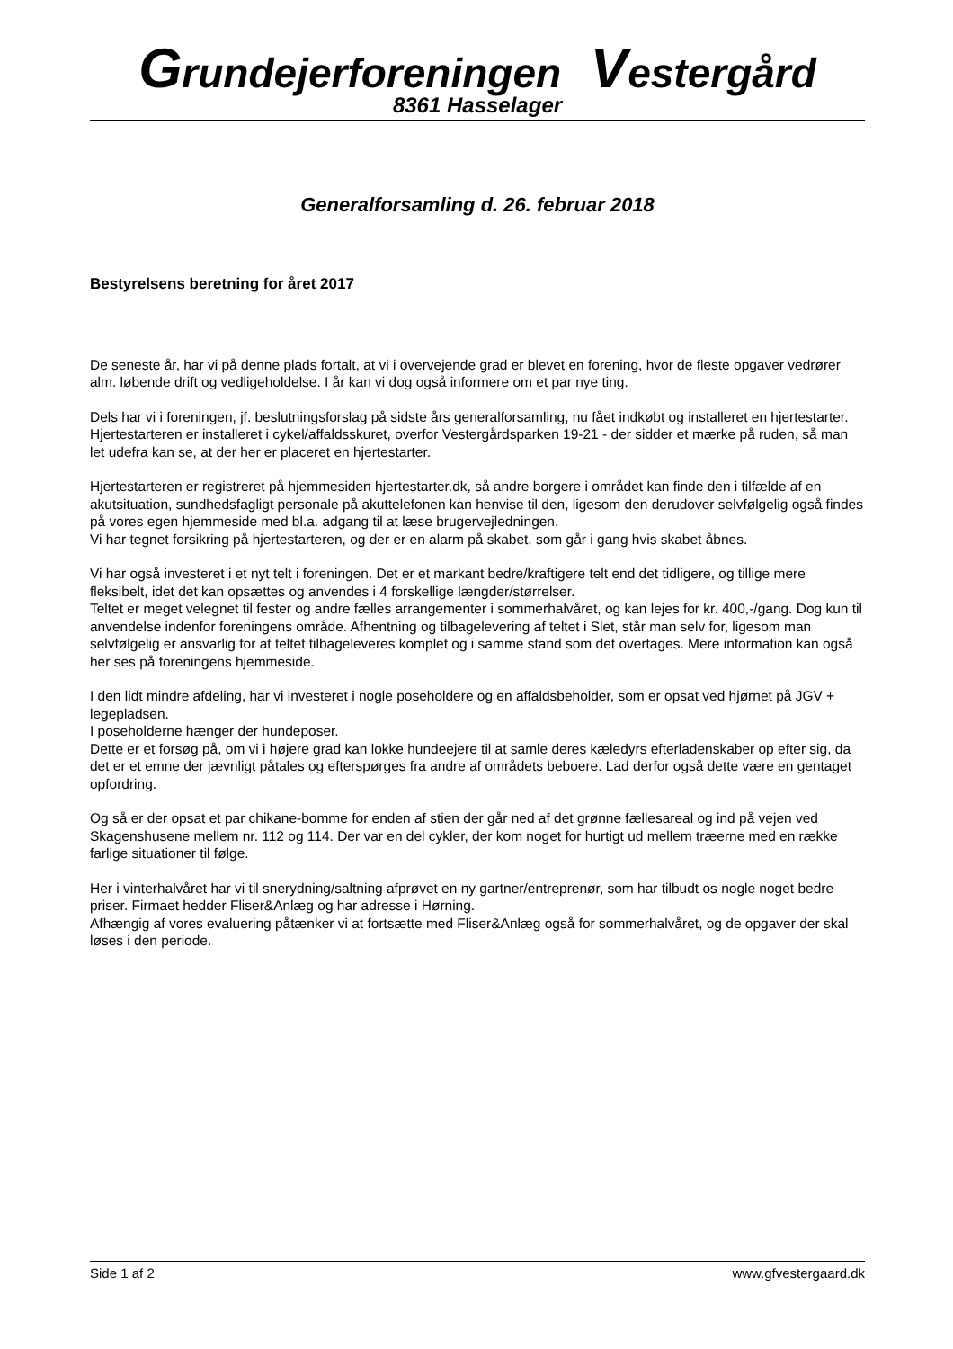Grundejerforeningen Vestergård
8361 Hasselager
Generalforsamling d. 26. februar 2018
Bestyrelsens beretning for året 2017
De seneste år, har vi på denne plads fortalt, at vi i overvejende grad er blevet en forening, hvor de fleste opgaver vedrører alm. løbende drift og vedligeholdelse. I år kan vi dog også informere om et par nye ting.
Dels har vi i foreningen, jf. beslutningsforslag på sidste års generalforsamling, nu fået indkøbt og installeret en hjertestarter. Hjertestarteren er installeret i cykel/affaldsskuret, overfor Vestergårdsparken 19-21 - der sidder et mærke på ruden, så man let udefra kan se, at der her er placeret en hjertestarter.
Hjertestarteren er registreret på hjemmesiden hjertestarter.dk, så andre borgere i området kan finde den i tilfælde af en akutsituation, sundhedsfagligt personale på akuttelefonen kan henvise til den, ligesom den derudover selvfølgelig også findes på vores egen hjemmeside med bl.a. adgang til at læse brugervejledningen.
Vi har tegnet forsikring på hjertestarteren, og der er en alarm på skabet, som går i gang hvis skabet åbnes.
Vi har også investeret i et nyt telt i foreningen. Det er et markant bedre/kraftigere telt end det tidligere, og tillige mere fleksibelt, idet det kan opsættes og anvendes i 4 forskellige længder/størrelser.
Teltet er meget velegnet til fester og andre fælles arrangementer i sommerhalvåret, og kan lejes for kr. 400,-/gang. Dog kun til anvendelse indenfor foreningens område. Afhentning og tilbagelevering af teltet i Slet, står man selv for, ligesom man selvfølgelig er ansvarlig for at teltet tilbageleveres komplet og i samme stand som det overtages. Mere information kan også her ses på foreningens hjemmeside.
I den lidt mindre afdeling, har vi investeret i nogle poseholdere og en affaldsbeholder, som er opsat ved hjørnet på JGV + legepladsen.
I poseholderne hænger der hundeposer.
Dette er et forsøg på, om vi i højere grad kan lokke hundeejere til at samle deres kæledyrs efterladenskaber op efter sig, da det er et emne der jævnligt påtales og efterspørges fra andre af områdets beboere. Lad derfor også dette være en gentaget opfordring.
Og så er der opsat et par chikane-bomme for enden af stien der går ned af det grønne fællesareal og ind på vejen ved Skagenshusene mellem nr. 112 og 114. Der var en del cykler, der kom noget for hurtigt ud mellem træerne med en række farlige situationer til følge.
Her i vinterhalvåret har vi til snerydning/saltning afprøvet en ny gartner/entreprenør, som har tilbudt os nogle noget bedre priser. Firmaet hedder Fliser&Anlæg og har adresse i Hørning.
Afhængig af vores evaluering påtænker vi at fortsætte med Fliser&Anlæg også for sommerhalvåret, og de opgaver der skal løses i den periode.
Side 1 af 2 www.gfvestergaard.dk